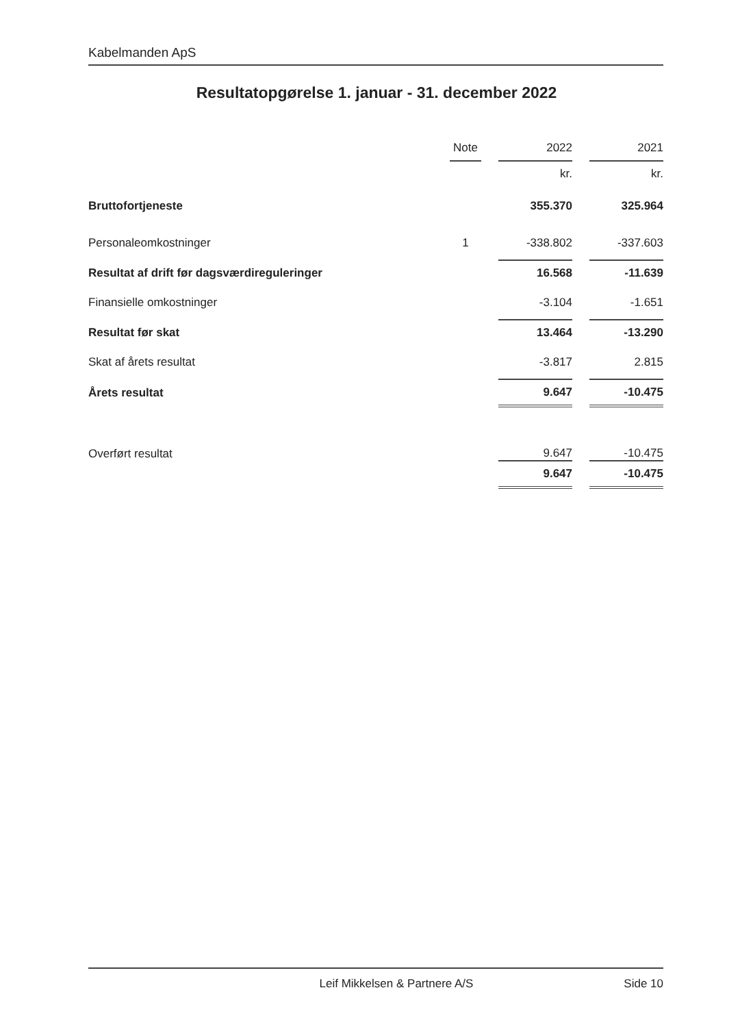Kabelmanden ApS
Resultatopgørelse 1. januar - 31. december 2022
| | Note | | 2022 | | 2021 |
| | | | kr. | | kr. |
| Bruttofortjeneste | | | 355.370 | | 325.964 |
| Personaleomkostninger | 1 | | -338.802 | | -337.603 |
| Resultat af drift før dagsværdireguleringer | | | 16.568 | | -11.639 |
| Finansielle omkostninger | | | -3.104 | | -1.651 |
| Resultat før skat | | | 13.464 | | -13.290 |
| Skat af årets resultat | | | -3.817 | | 2.815 |
| Årets resultat | | | 9.647 | | -10.475 |
| Overført resultat | | | 9.647 | | -10.475 |
| | | | 9.647 | | -10.475 |
Leif Mikkelsen & Partnere A/S Side 10